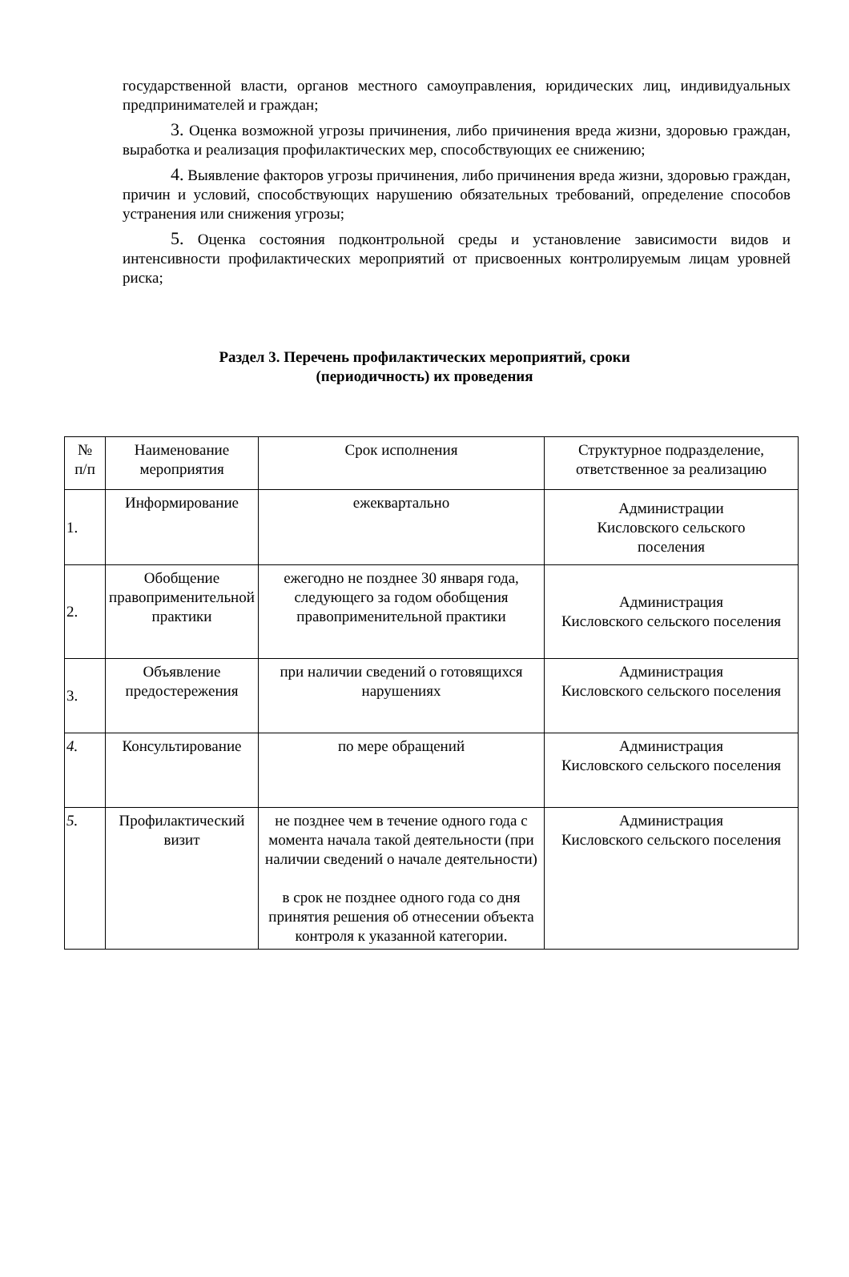государственной власти, органов местного самоуправления, юридических лиц, индивидуальных предпринимателей и граждан;
3. Оценка возможной угрозы причинения, либо причинения вреда жизни, здоровью граждан, выработка и реализация профилактических мер, способствующих ее снижению;
4. Выявление факторов угрозы причинения, либо причинения вреда жизни, здоровью граждан, причин и условий, способствующих нарушению обязательных требований, определение способов устранения или снижения угрозы;
5. Оценка состояния подконтрольной среды и установление зависимости видов и интенсивности профилактических мероприятий от присвоенных контролируемым лицам уровней риска;
Раздел 3. Перечень профилактических мероприятий, сроки
(периодичность) их проведения
| № п/п | Наименование мероприятия | Срок исполнения | Структурное подразделение, ответственное за реализацию |
| 1. | Информирование | ежеквартально | Администрации Кисловского сельского поселения |
| 2. | Обобщение правоприменительной практики | ежегодно не позднее 30 января года, следующего за годом обобщения правоприменительной практики | Администрация Кисловского сельского поселения |
| 3. | Объявление предостережения | при наличии сведений о готовящихся нарушениях | Администрация Кисловского сельского поселения |
| 4. | Консультирование | по мере обращений | Администрация Кисловского сельского поселения |
| 5. | Профилактический визит | не позднее чем в течение одного года с момента начала такой деятельности (при наличии сведений о начале деятельности) в срок не позднее одного года со дня принятия решения об отнесении объекта контроля к указанной категории. | Администрация Кисловского сельского поселения |